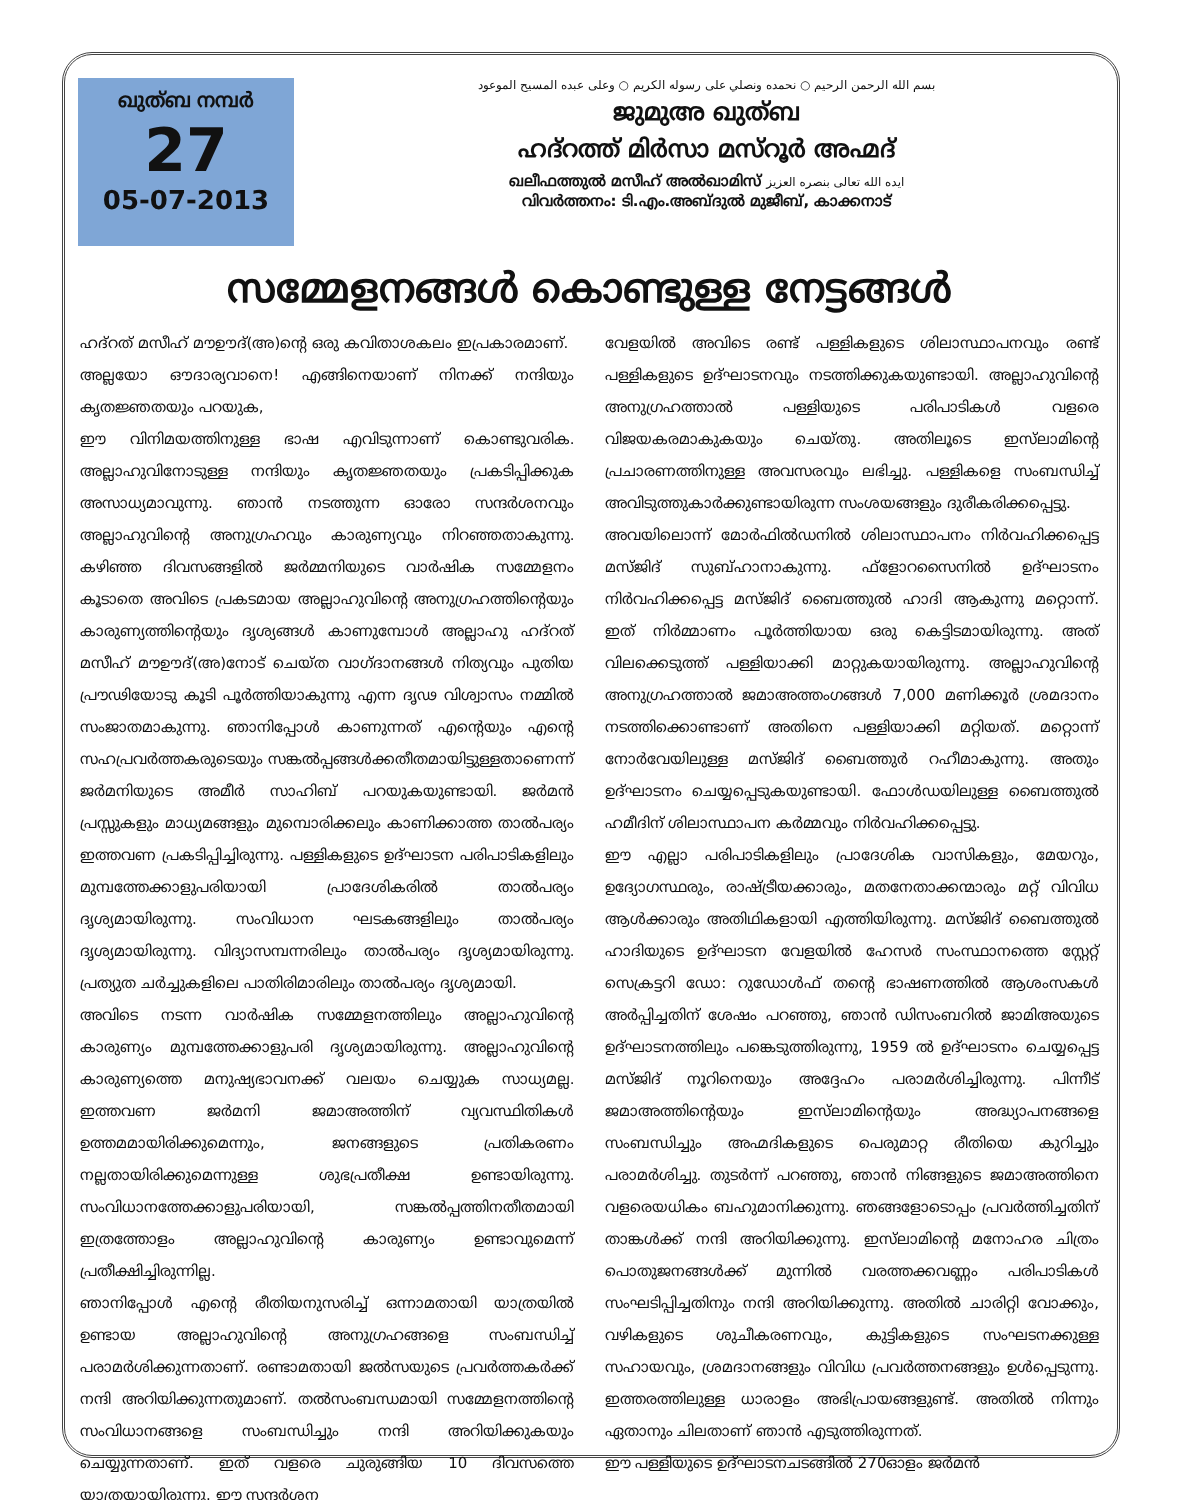ഖുത്ബ നമ്പർ
27
05-07-2013
بسم الله الرحمن الرحيم ○ نحمده ونصلي على رسوله الكريم ○ وعلى عبده المسيح الموعود
ജുമുഅ ഖുത്ബ
ഹദ്റത്ത് മിർസാ മസ്റൂർ അഹ്മദ്
ഖലീഫത്തുൽ മസീഹ് അൽഖാമിസ് ايده الله تعالى بنصره العزيز
വിവർത്തനം: ടി.എം.അബ്ദുൽ മുജീബ്, കാക്കനാട്
സമ്മേളനങ്ങൾ കൊണ്ടുള്ള നേട്ടങ്ങൾ
ഹദ്റത് മസീഹ് മൗഊദ്(അ)ന്റെ ഒരു കവിതാശകലം ഇപ്രകാരമാണ്.
അല്ലയോ ഔദാര്യവാനെ! എങ്ങിനെയാണ് നിനക്ക് നന്ദിയും കൃതജ്ഞതയും പറയുക,
ഈ വിനിമയത്തിനുള്ള ഭാഷ എവിടുന്നാണ് കൊണ്ടുവരിക. അല്ലാഹുവിനോടുള്ള നന്ദിയും കൃതജ്ഞതയും പ്രകടിപ്പിക്കുക അസാധ്യമാവുന്നു. ഞാൻ നടത്തുന്ന ഓരോ സന്ദർശനവും അല്ലാഹുവിന്റെ അനുഗ്രഹവും കാരുണ്യവും നിറഞ്ഞതാകുന്നു. കഴിഞ്ഞ ദിവസങ്ങളിൽ ജർമ്മനിയുടെ വാർഷിക സമ്മേളനം കൂടാതെ അവിടെ പ്രകടമായ അല്ലാഹുവിന്റെ അനുഗ്രഹത്തിന്റെയും കാരുണ്യത്തിന്റെയും ദൃശ്യങ്ങൾ കാണുമ്പോൾ അല്ലാഹു ഹദ്റത് മസീഹ് മൗഊദ്(അ)നോട് ചെയ്ത വാഗ്ദാനങ്ങൾ നിത്യവും പുതിയ പ്രൗഢിയോടു കൂടി പൂർത്തിയാകുന്നു എന്ന ദൃഢ വിശ്വാസം നമ്മിൽ സംജാതമാകുന്നു. ഞാനിപ്പോൾ കാണുന്നത് എന്റെയും എന്റെ സഹപ്രവർത്തകരുടെയും സങ്കൽപ്പങ്ങൾക്കതീതമായിട്ടുള്ളതാണെന്ന് ജർമനിയുടെ അമീർ സാഹിബ് പറയുകയുണ്ടായി. ജർമൻ പ്രസ്സുകളും മാധ്യമങ്ങളും മുമ്പൊരിക്കലും കാണിക്കാത്ത താൽപര്യം ഇത്തവണ പ്രകടിപ്പിച്ചിരുന്നു. പള്ളികളുടെ ഉദ്ഘാടന പരിപാടികളിലും മുമ്പത്തേക്കാളുപരിയായി പ്രാദേശികരിൽ താൽപര്യം ദൃശ്യമായിരുന്നു. സംവിധാന ഘടകങ്ങളിലും താൽപര്യം ദൃശ്യമായിരുന്നു. വിദ്യാസമ്പന്നരിലും താൽപര്യം ദൃശ്യമായിരുന്നു. പ്രത്യുത ചർച്ചുകളിലെ പാതിരിമാരിലും താൽപര്യം ദൃശ്യമായി.
അവിടെ നടന്ന വാർഷിക സമ്മേളനത്തിലും അല്ലാഹുവിന്റെ കാരുണ്യം മുമ്പത്തേക്കാളുപരി ദൃശ്യമായിരുന്നു. അല്ലാഹുവിന്റെ കാരുണ്യത്തെ മനുഷ്യഭാവനക്ക് വലയം ചെയ്യുക സാധ്യമല്ല. ഇത്തവണ ജർമനി ജമാഅത്തിന് വ്യവസ്ഥിതികൾ ഉത്തമമായിരിക്കുമെന്നും, ജനങ്ങളുടെ പ്രതികരണം നല്ലതായിരിക്കുമെന്നുള്ള ശുഭപ്രതീക്ഷ ഉണ്ടായിരുന്നു. സംവിധാനത്തേക്കാളുപരിയായി, സങ്കൽപ്പത്തിനതീതമായി ഇത്രത്തോളം അല്ലാഹുവിന്റെ കാരുണ്യം ഉണ്ടാവുമെന്ന് പ്രതീക്ഷിച്ചിരുന്നില്ല.
ഞാനിപ്പോൾ എന്റെ രീതിയനുസരിച്ച് ഒന്നാമതായി യാത്രയിൽ ഉണ്ടായ അല്ലാഹുവിന്റെ അനുഗ്രഹങ്ങളെ സംബന്ധിച്ച് പരാമർശിക്കുന്നതാണ്. രണ്ടാമതായി ജൽസയുടെ പ്രവർത്തകർക്ക് നന്ദി അറിയിക്കുന്നതുമാണ്. തൽസംബന്ധമായി സമ്മേളനത്തിന്റെ സംവിധാനങ്ങളെ സംബന്ധിച്ചും നന്ദി അറിയിക്കുകയും ചെയ്യുന്നതാണ്. ഇത് വളരെ ചുരുങ്ങിയ 10 ദിവസത്തെ യാത്രയായിരുന്നു. ഈ സന്ദർശന
വേളയിൽ അവിടെ രണ്ട് പള്ളികളുടെ ശിലാസ്ഥാപനവും രണ്ട് പള്ളികളുടെ ഉദ്ഘാടനവും നടത്തിക്കുകയുണ്ടായി. അല്ലാഹുവിന്റെ അനുഗ്രഹത്താൽ പള്ളിയുടെ പരിപാടികൾ വളരെ വിജയകരമാകുകയും ചെയ്തു. അതിലൂടെ ഇസ്‌ലാമിന്റെ പ്രചാരണത്തിനുള്ള അവസരവും ലഭിച്ചു. പള്ളികളെ സംബന്ധിച്ച് അവിടുത്തുകാർക്കുണ്ടായിരുന്ന സംശയങ്ങളും ദുരീകരിക്കപ്പെട്ടു.
അവയിലൊന്ന് മോർഫിൽഡനിൽ ശിലാസ്ഥാപനം നിർവഹിക്കപ്പെട്ട മസ്ജിദ് സുബ്ഹാനാകുന്നു. ഫ്ളോറസൈനിൽ ഉദ്ഘാടനം നിർവഹിക്കപ്പെട്ട മസ്ജിദ് ബൈത്തുൽ ഹാദി ആകുന്നു മറ്റൊന്ന്. ഇത് നിർമ്മാണം പൂർത്തിയായ ഒരു കെട്ടിടമായിരുന്നു. അത് വിലക്കെടുത്ത് പള്ളിയാക്കി മാറ്റുകയായിരുന്നു. അല്ലാഹുവിന്റെ അനുഗ്രഹത്താൽ ജമാഅത്തംഗങ്ങൾ 7,000 മണിക്കൂർ ശ്രമദാനം നടത്തിക്കൊണ്ടാണ് അതിനെ പള്ളിയാക്കി മറ്റിയത്. മറ്റൊന്ന് നോർവേയിലുള്ള മസ്ജിദ് ബൈത്തുർ റഹീമാകുന്നു. അതും ഉദ്ഘാടനം ചെയ്യപ്പെടുകയുണ്ടായി. ഫോൾഡയിലുള്ള ബൈത്തുൽ ഹമീദിന് ശിലാസ്ഥാപന കർമ്മവും നിർവഹിക്കപ്പെട്ടു.
ഈ എല്ലാ പരിപാടികളിലും പ്രാദേശിക വാസികളും, മേയറും, ഉദ്യോഗസ്ഥരും, രാഷ്ട്രീയക്കാരും, മതനേതാക്കന്മാരും മറ്റ് വിവിധ ആൾക്കാരും അതിഥികളായി എത്തിയിരുന്നു. മസ്ജിദ് ബൈത്തുൽ ഹാദിയുടെ ഉദ്ഘാടന വേളയിൽ ഹേസർ സംസ്ഥാനത്തെ സ്റ്റേറ്റ് സെക്രട്ടറി ഡോ: റുഡോൾഫ് തന്റെ ഭാഷണത്തിൽ ആശംസകൾ അർപ്പിച്ചതിന് ശേഷം പറഞ്ഞു, ഞാൻ ഡിസംബറിൽ ജാമിഅയുടെ ഉദ്ഘാടനത്തിലും പങ്കെടുത്തിരുന്നു, 1959 ൽ ഉദ്ഘാടനം ചെയ്യപ്പെട്ട മസ്ജിദ് നൂറിനെയും അദ്ദേഹം പരാമർശിച്ചിരുന്നു. പിന്നീട് ജമാഅത്തിന്റെയും ഇസ്‌ലാമിന്റെയും അദ്ധ്യാപനങ്ങളെ സംബന്ധിച്ചും അഹ്മദികളുടെ പെരുമാറ്റ രീതിയെ കുറിച്ചും പരാമർശിച്ചു. തുടർന്ന് പറഞ്ഞു, ഞാൻ നിങ്ങളുടെ ജമാഅത്തിനെ വളരെയധികം ബഹുമാനിക്കുന്നു. ഞങ്ങളോടൊപ്പം പ്രവർത്തിച്ചതിന് താങ്കൾക്ക് നന്ദി അറിയിക്കുന്നു. ഇസ്‌ലാമിന്റെ മനോഹര ചിത്രം പൊതുജനങ്ങൾക്ക് മുന്നിൽ വരത്തക്കവണ്ണം പരിപാടികൾ സംഘടിപ്പിച്ചതിനും നന്ദി അറിയിക്കുന്നു. അതിൽ ചാരിറ്റി വോക്കും, വഴികളുടെ ശുചീകരണവും, കുട്ടികളുടെ സംഘടനക്കുള്ള സഹായവും, ശ്രമദാനങ്ങളും വിവിധ പ്രവർത്തനങ്ങളും ഉൾപ്പെടുന്നു. ഇത്തരത്തിലുള്ള ധാരാളം അഭിപ്രായങ്ങളുണ്ട്. അതിൽ നിന്നും ഏതാനും ചിലതാണ് ഞാൻ എടുത്തിരുന്നത്.
ഈ പള്ളിയുടെ ഉദ്ഘാടനചടങ്ങിൽ 270ഓളം ജർമൻ